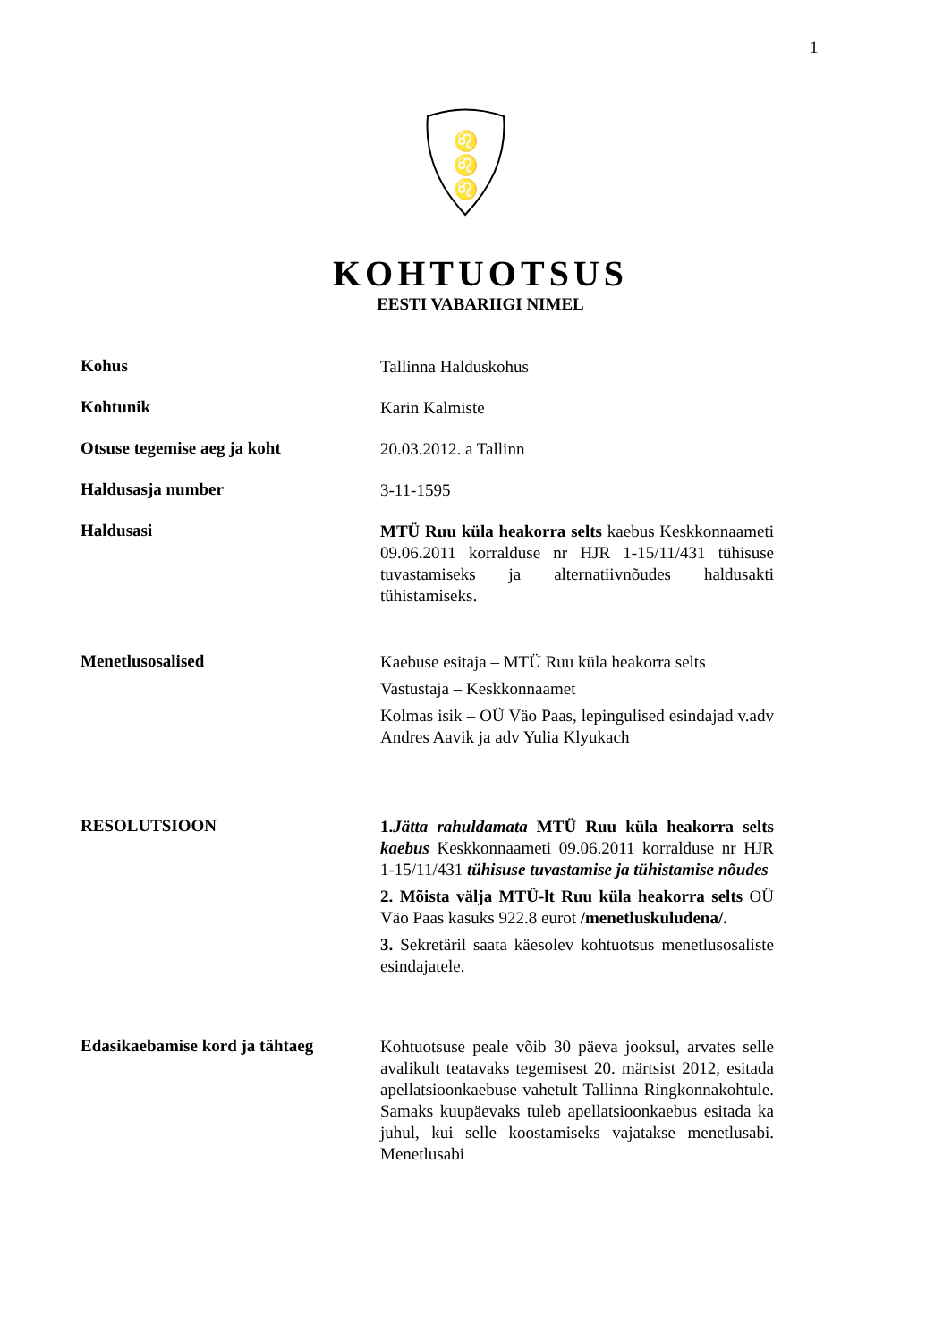1
♌
♌
♌
KOHTUOTSUS
EESTI VABARIIGI NIMEL
Kohus
Tallinna Halduskohus
Kohtunik
Karin Kalmiste
Otsuse tegemise aeg ja koht
20.03.2012. a Tallinn
Haldusasja number
3-11-1595
Haldusasi
MTÜ Ruu küla heakorra selts kaebus Keskkonnaameti 09.06.2011 korralduse nr HJR 1-15/11/431 tühisuse tuvastamiseks ja alternatiivnõudes haldusakti tühistamiseks.
Menetlusosalised
Kaebuse esitaja – MTÜ Ruu küla heakorra selts
Vastustaja – Keskkonnaamet
Kolmas isik – OÜ Väo Paas, lepingulised esindajad v.adv Andres Aavik ja adv Yulia Klyukach
RESOLUTSIOON
1.Jätta rahuldamata MTÜ Ruu küla heakorra selts kaebus Keskkonnaameti 09.06.2011 korralduse nr HJR 1-15/11/431 tühisuse tuvastamise ja tühistamise nõudes
2. Mõista välja MTÜ-lt Ruu küla heakorra selts OÜ Väo Paas kasuks 922.8 eurot /menetluskuludena/.
3. Sekretäril saata käesolev kohtuotsus menetlusosaliste esindajatele.
Edasikaebamise kord ja tähtaeg
Kohtuotsuse peale võib 30 päeva jooksul, arvates selle avalikult teatavaks tegemisest 20. märtsist 2012, esitada apellatsioonkaebuse vahetult Tallinna Ringkonnakohtule. Samaks kuupäevaks tuleb apellatsioonkaebus esitada ka juhul, kui selle koostamiseks vajatakse menetlusabi. Menetlusabi